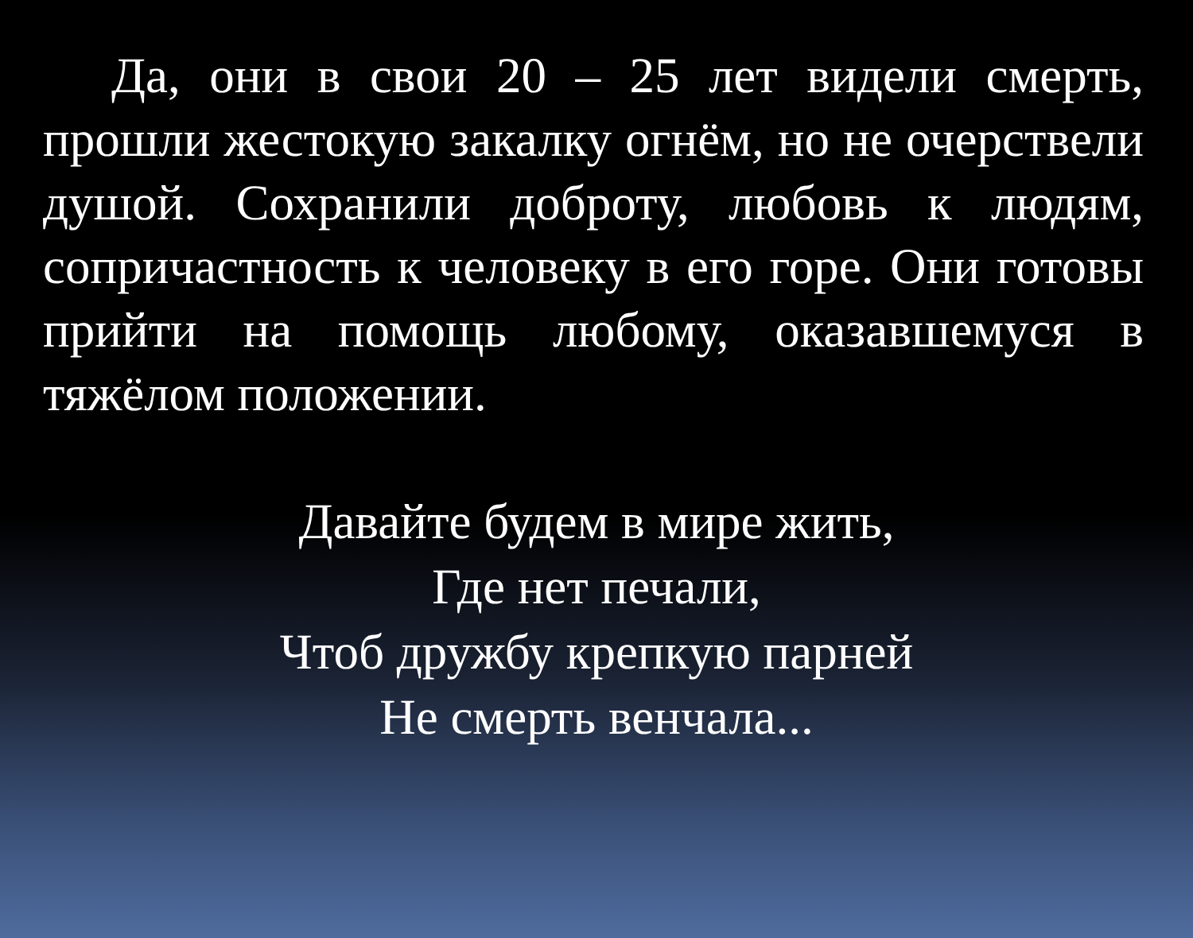Да, они в свои 20 – 25 лет видели смерть, прошли жестокую закалку огнём, но не очерствели душой. Сохранили доброту, любовь к людям, сопричастность к человеку в его горе. Они готовы прийти на помощь любому, оказавшемуся в тяжёлом положении.
Давайте будем в мире жить,
Где нет печали,
Чтоб дружбу крепкую парней
Не смерть венчала...